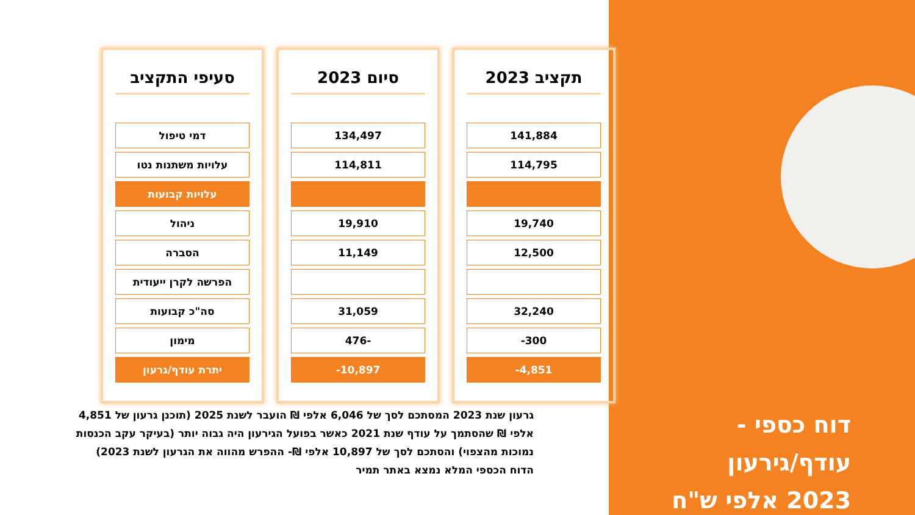דוח כספי - עודף/גירעון
2023 אלפי ש"ח
סעיפי התקציב
| דמי טיפול |
| עלויות משתנות נטו |
| עלויות קבועות |
| ניהול |
| הסברה |
| הפרשה לקרן ייעודית |
| סה"כ קבועות |
| מימון |
| יתרת עודף/גרעון |
סיום 2023
| 134,497 |
| 114,811 |
| 19,910 |
| 11,149 |
| 31,059 |
| -476 |
| 10,897- |
תקציב 2023
| 141,884 |
| 114,795 |
| 19,740 |
| 12,500 |
| 32,240 |
| 300- |
| 4,851- |
גרעון שנת 2023 המסתכם לסך של 6,046 אלפי ₪ הועבר לשנת 2025 (תוכנן גרעון של 4,851 אלפי ₪ שהסתמך על עודף שנת 2021 כאשר בפועל הגירעון היה גבוה יותר (בעיקר עקב הכנסות נמוכות מהצפוי) והסתכם לסך של 10,897 אלפי ₪- ההפרש מהווה את הגרעון לשנת 2023)
הדוח הכספי המלא נמצא באתר תמיר